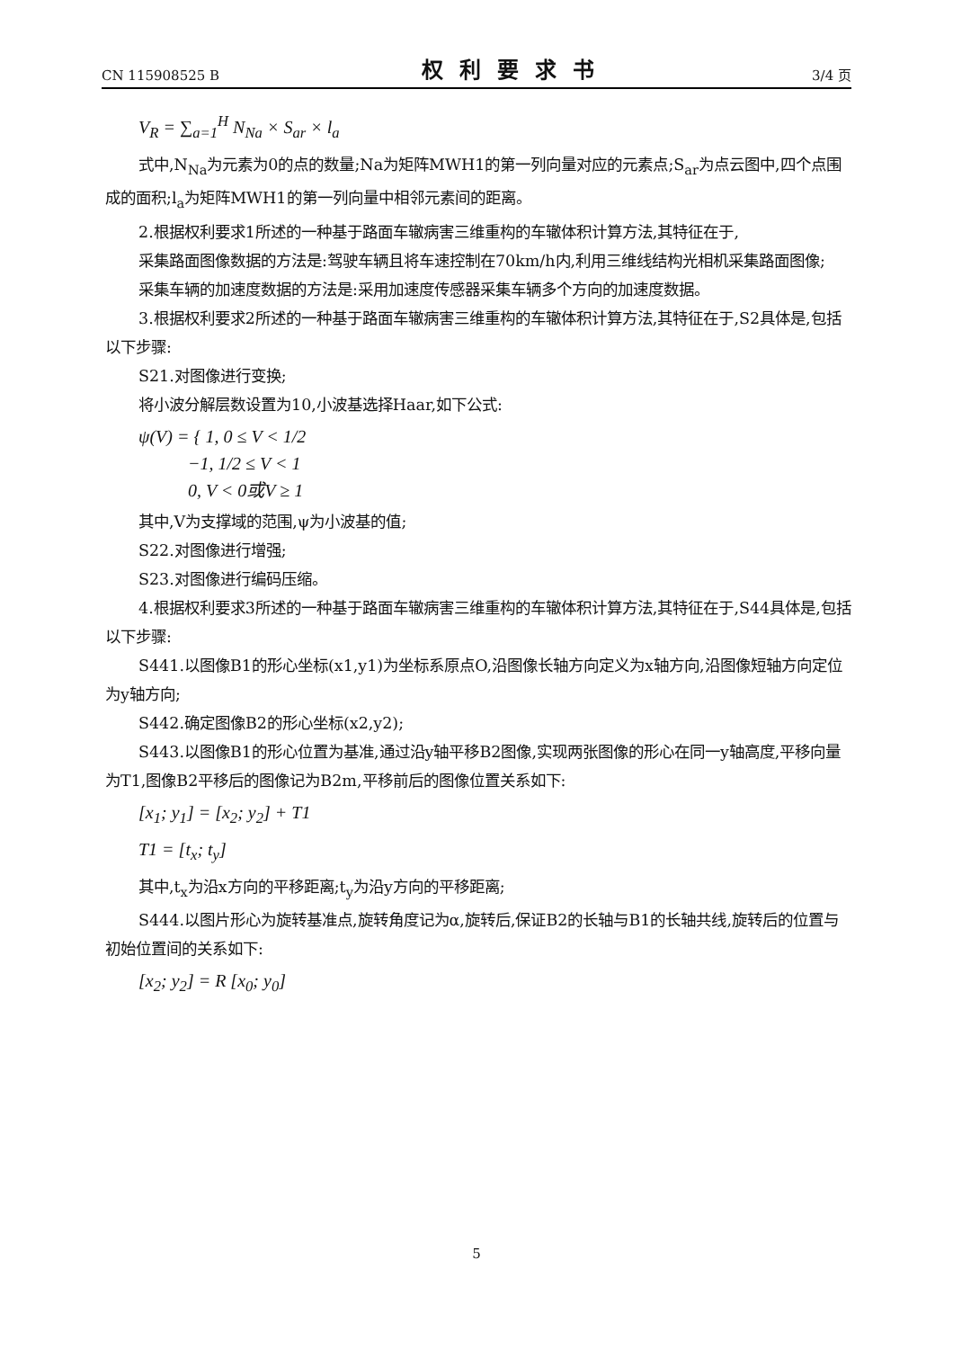CN 115908525 B 权利要求书 3/4 页
V<sub>R</sub> = ∑<sub>a=1</sub><sup>H</sup> N<sub>Na</sub> × S<sub>ar</sub> × l<sub>a</sub>
式中,N<sub>Na</sub>为元素为0的点的数量;Na为矩阵MWH1的第一列向量对应的元素点;S<sub>ar</sub>为点云图中,四个点围成的面积;l<sub>a</sub>为矩阵MWH1的第一列向量中相邻元素间的距离。
2.根据权利要求1所述的一种基于路面车辙病害三维重构的车辙体积计算方法,其特征在于,
采集路面图像数据的方法是:驾驶车辆且将车速控制在70km/h内,利用三维线结构光相机采集路面图像;
采集车辆的加速度数据的方法是:采用加速度传感器采集车辆多个方向的加速度数据。
3.根据权利要求2所述的一种基于路面车辙病害三维重构的车辙体积计算方法,其特征在于,S2具体是,包括以下步骤:
S21.对图像进行变换;
将小波分解层数设置为10,小波基选择Haar,如下公式:
ψ(V) = { 1, 0 ≤ V < 1/2
−1, 1/2 ≤ V < 1
0, V < 0或V ≥ 1
其中,V为支撑域的范围,ψ为小波基的值;
S22.对图像进行增强;
S23.对图像进行编码压缩。
4.根据权利要求3所述的一种基于路面车辙病害三维重构的车辙体积计算方法,其特征在于,S44具体是,包括以下步骤:
S441.以图像B1的形心坐标(x1,y1)为坐标系原点O,沿图像长轴方向定义为x轴方向,沿图像短轴方向定位为y轴方向;
S442.确定图像B2的形心坐标(x2,y2);
S443.以图像B1的形心位置为基准,通过沿y轴平移B2图像,实现两张图像的形心在同一y轴高度,平移向量为T1,图像B2平移后的图像记为B2m,平移前后的图像位置关系如下:
[x<sub>1</sub>; y<sub>1</sub>] = [x<sub>2</sub>; y<sub>2</sub>] + T1
T1 = [t<sub>x</sub>; t<sub>y</sub>]
其中,t<sub>x</sub>为沿x方向的平移距离;t<sub>y</sub>为沿y方向的平移距离;
S444.以图片形心为旋转基准点,旋转角度记为α,旋转后,保证B2的长轴与B1的长轴共线,旋转后的位置与初始位置间的关系如下:
[x<sub>2</sub>; y<sub>2</sub>] = R [x<sub>0</sub>; y<sub>0</sub>]
5